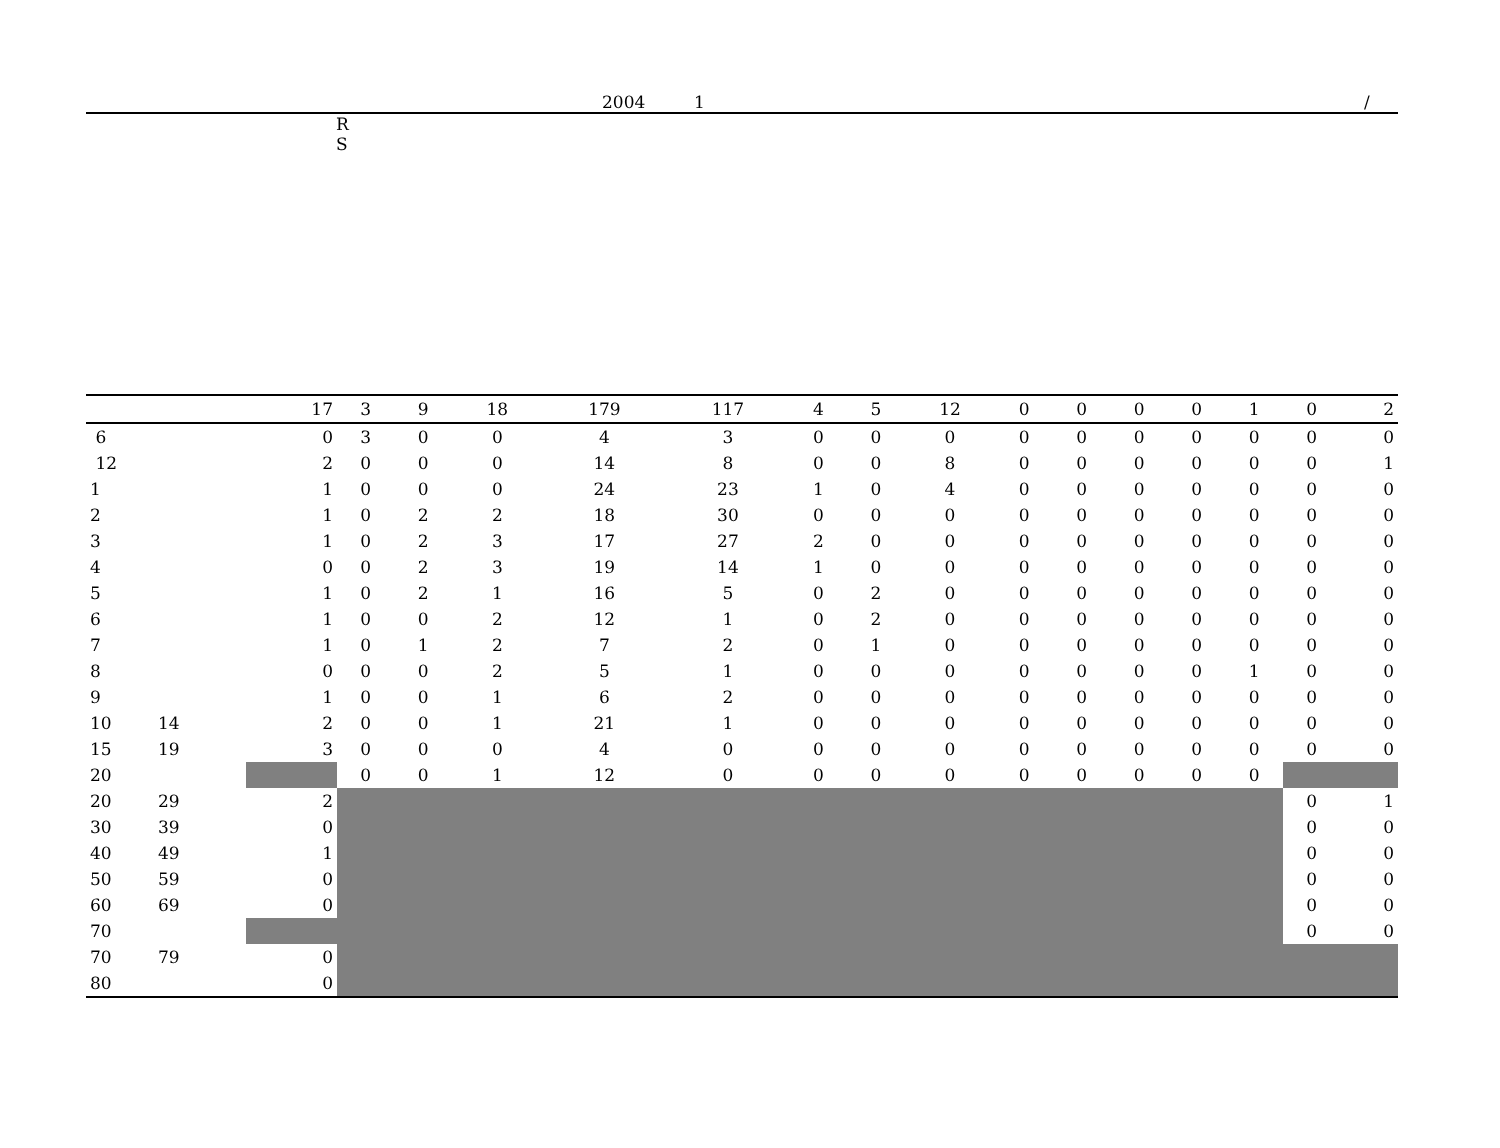2004 1 /
R
S
| | | | 17 | 3 | 9 | 18 | 179 | 117 | 4 | 5 | 12 | 0 | 0 | 0 | 0 | 1 | 0 | 2 |
| 6 | | | 0 | 3 | 0 | 0 | 4 | 3 | 0 | 0 | 0 | 0 | 0 | 0 | 0 | 0 | 0 | 0 |
| 12 | | | 2 | 0 | 0 | 0 | 14 | 8 | 0 | 0 | 8 | 0 | 0 | 0 | 0 | 0 | 0 | 1 |
| 1 | | | 1 | 0 | 0 | 0 | 24 | 23 | 1 | 0 | 4 | 0 | 0 | 0 | 0 | 0 | 0 | 0 |
| 2 | | | 1 | 0 | 2 | 2 | 18 | 30 | 0 | 0 | 0 | 0 | 0 | 0 | 0 | 0 | 0 | 0 |
| 3 | | | 1 | 0 | 2 | 3 | 17 | 27 | 2 | 0 | 0 | 0 | 0 | 0 | 0 | 0 | 0 | 0 |
| 4 | | | 0 | 0 | 2 | 3 | 19 | 14 | 1 | 0 | 0 | 0 | 0 | 0 | 0 | 0 | 0 | 0 |
| 5 | | | 1 | 0 | 2 | 1 | 16 | 5 | 0 | 2 | 0 | 0 | 0 | 0 | 0 | 0 | 0 | 0 |
| 6 | | | 1 | 0 | 0 | 2 | 12 | 1 | 0 | 2 | 0 | 0 | 0 | 0 | 0 | 0 | 0 | 0 |
| 7 | | | 1 | 0 | 1 | 2 | 7 | 2 | 0 | 1 | 0 | 0 | 0 | 0 | 0 | 0 | 0 | 0 |
| 8 | | | 0 | 0 | 0 | 2 | 5 | 1 | 0 | 0 | 0 | 0 | 0 | 0 | 0 | 1 | 0 | 0 |
| 9 | | | 1 | 0 | 0 | 1 | 6 | 2 | 0 | 0 | 0 | 0 | 0 | 0 | 0 | 0 | 0 | 0 |
| 10 | 14 | | 2 | 0 | 0 | 1 | 21 | 1 | 0 | 0 | 0 | 0 | 0 | 0 | 0 | 0 | 0 | 0 |
| 15 | 19 | | 3 | 0 | 0 | 0 | 4 | 0 | 0 | 0 | 0 | 0 | 0 | 0 | 0 | 0 | 0 | 0 |
| 20 | | | | 0 | 0 | 1 | 12 | 0 | 0 | 0 | 0 | 0 | 0 | 0 | 0 | 0 | | |
| 20 | 29 | | 2 | | | | | | | | | | | | | | 0 | 1 |
| 30 | 39 | | 0 | | | | | | | | | | | | | | 0 | 0 |
| 40 | 49 | | 1 | | | | | | | | | | | | | | 0 | 0 |
| 50 | 59 | | 0 | | | | | | | | | | | | | | 0 | 0 |
| 60 | 69 | | 0 | | | | | | | | | | | | | | 0 | 0 |
| 70 | | | | | | | | | | | | | | | | | 0 | 0 |
| 70 | 79 | | 0 | | | | | | | | | | | | | | | |
| 80 | | | 0 | | | | | | | | | | | | | | | |